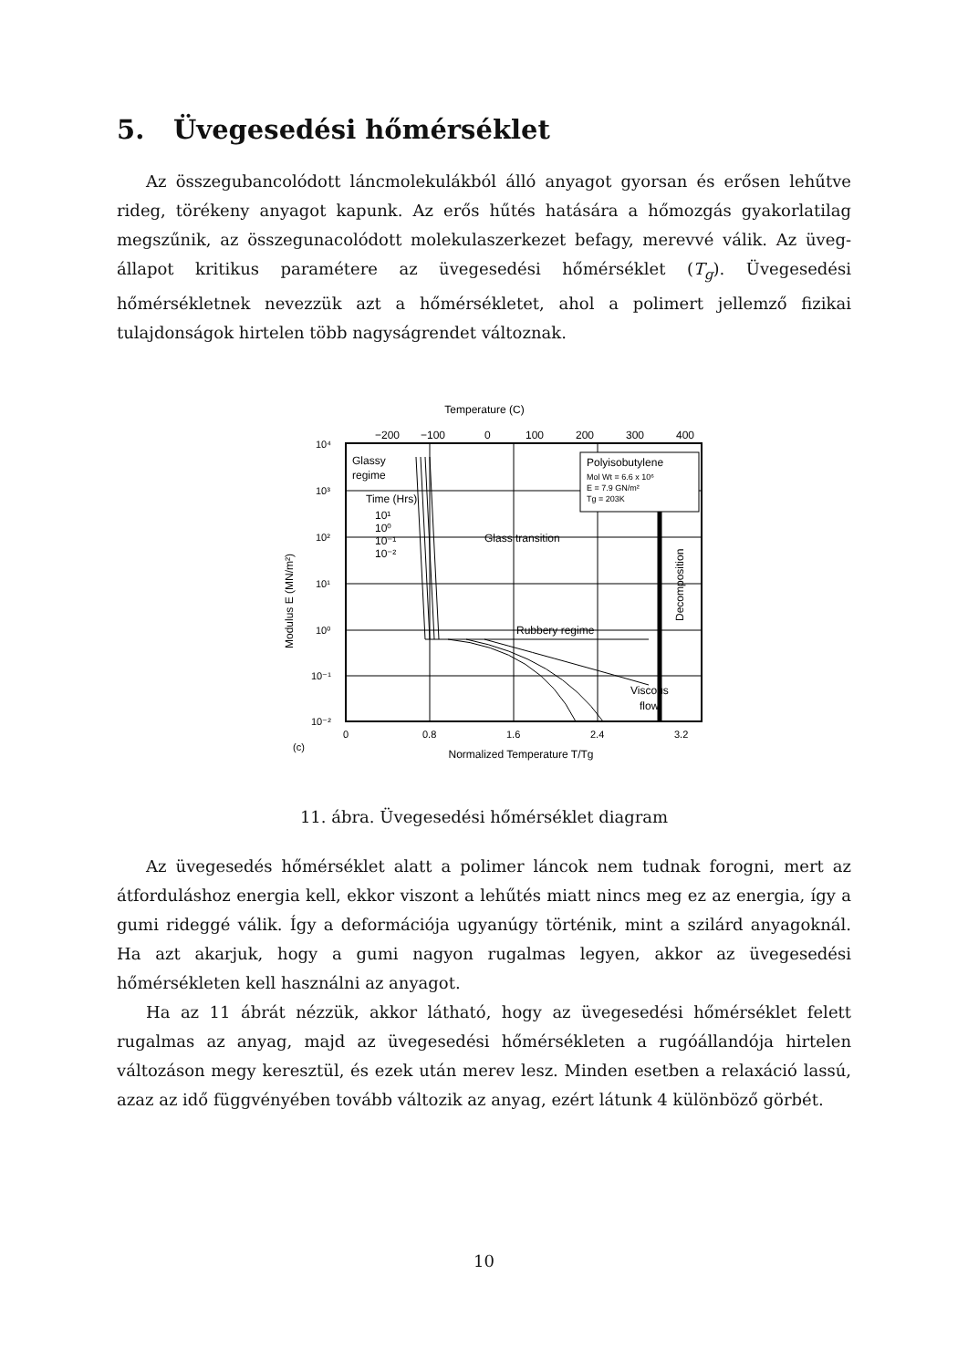5. Üvegesedési hőmérséklet
Az összegubancolódott láncmolekulákból álló anyagot gyorsan és erősen lehűtve rideg, törékeny anyagot kapunk. Az erős hűtés hatására a hőmozgás gyakorlatilag megszűnik, az összegunacolódott molekulaszerkezet befagy, merevvé válik. Az üveg-állapot kritikus paramétere az üvegesedési hőmérséklet (T<sub>g</sub>). Üvegesedési hőmérsékletnek nevezzük azt a hőmérsékletet, ahol a polimert jellemző fizikai tulajdonságok hirtelen több nagyságrendet változnak.
Temperature (C)
−200
−100
0
100
200
300
400
Polyisobutylene
Mol Wt = 6.6 x 10⁶
E = 7.9 GN/m²
Tg = 203K
Glassy
regime
Time (Hrs)
10¹
10⁰
10⁻¹
10⁻²
Glass transition
Rubbery regime
Viscous
flow
Decomposition
10⁴
10³
10²
10¹
10⁰
10⁻¹
10⁻²
Modulus E (MN/m²)
0
0.8
1.6
2.4
3.2
(c)
Normalized Temperature T/Tg
11. ábra. Üvegesedési hőmérséklet diagram
Az üvegesedés hőmérséklet alatt a polimer láncok nem tudnak forogni, mert az átforduláshoz energia kell, ekkor viszont a lehűtés miatt nincs meg ez az energia, így a gumi rideggé válik. Így a deformációja ugyanúgy történik, mint a szilárd anyagoknál. Ha azt akarjuk, hogy a gumi nagyon rugalmas legyen, akkor az üvegesedési hőmérsékleten kell használni az anyagot.
Ha az 11 ábrát nézzük, akkor látható, hogy az üvegesedési hőmérséklet felett rugalmas az anyag, majd az üvegesedési hőmérsékleten a rugóállandója hirtelen változáson megy keresztül, és ezek után merev lesz. Minden esetben a relaxáció lassú, azaz az idő függvényében tovább változik az anyag, ezért látunk 4 különböző görbét.
10